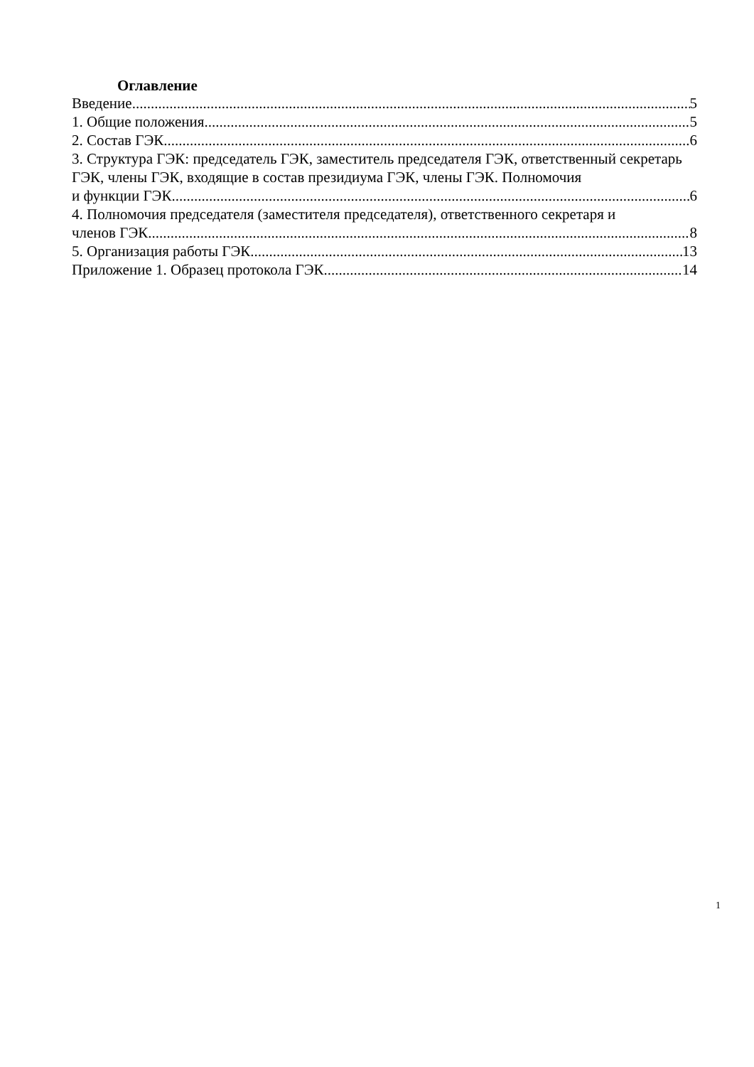Оглавление
Введение 5
1. Общие положения 5
2. Состав ГЭК 6
3. Структура ГЭК: председатель ГЭК, заместитель председателя ГЭК, ответственный секретарь ГЭК, члены ГЭК, входящие в состав президиума ГЭК, члены ГЭК. Полномочия
и функции ГЭК 6
4. Полномочия председателя (заместителя председателя), ответственного секретаря и
членов ГЭК 8
5. Организация работы ГЭК 13
Приложение 1. Образец протокола ГЭК 14
1